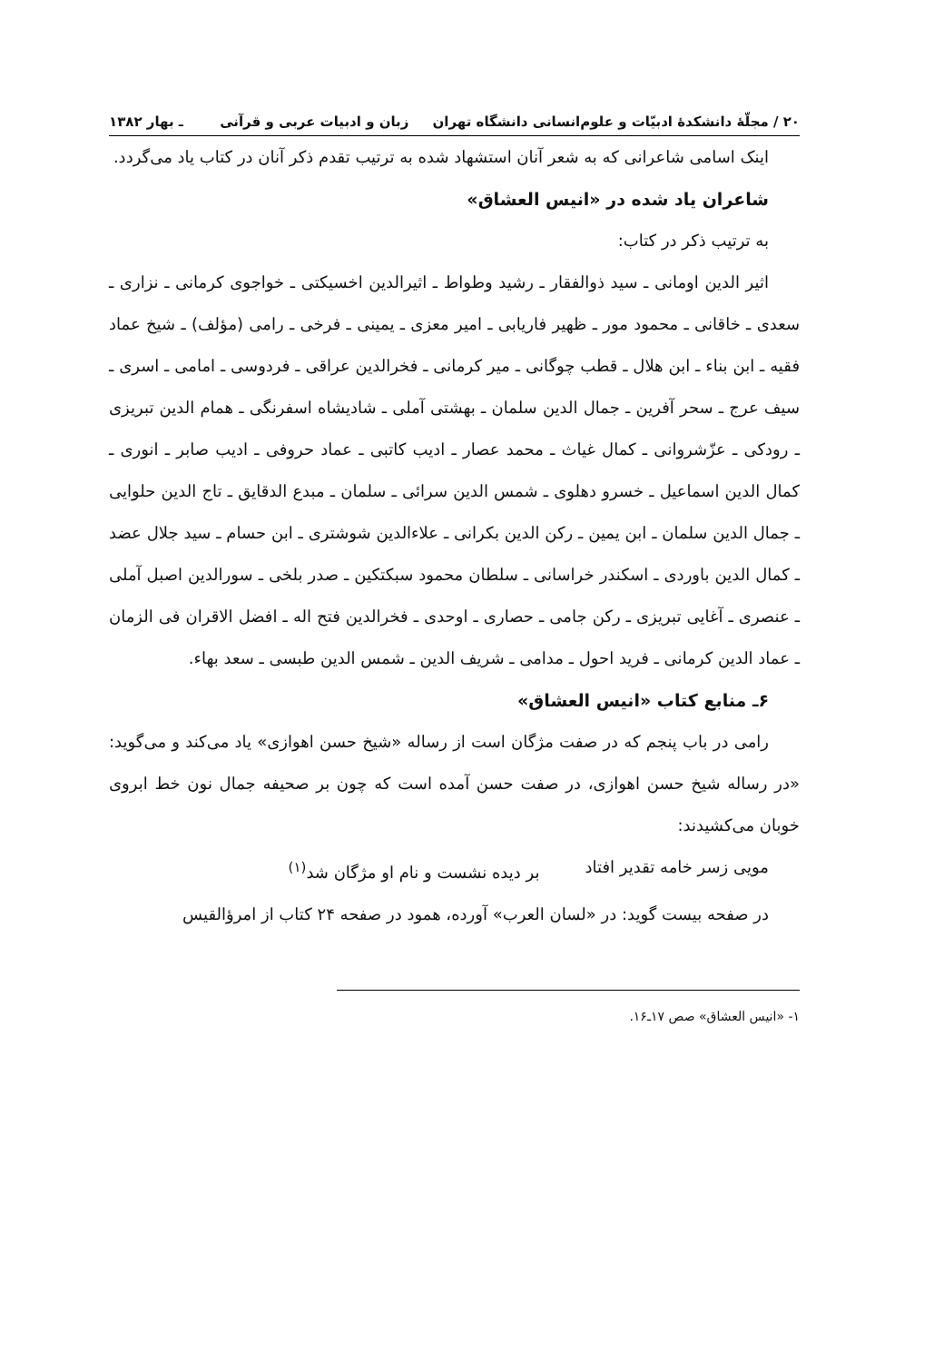۲۰ / مجلّهٔ دانشکدهٔ ادبیّات و علوم‌انسانی دانشگاه تهران زبان و ادبیات عربی و قرآنی ـ بهار ۱۳۸۲
اینک اسامی شاعرانی که به شعر آنان استشهاد شده به ترتیب تقدم ذکر آنان در کتاب یاد می‌گردد.
شاعران یاد شده در «انیس العشاق»
به ترتیب ذکر در کتاب:
اثیر الدین اومانی ـ سید ذوالفقار ـ رشید وطواط ـ اثیرالدین اخسیکتی ـ خواجوی کرمانی ـ نزاری ـ سعدی ـ خاقانی ـ محمود مور ـ ظهیر فاریابی ـ امیر معزی ـ یمینی ـ فرخی ـ رامی (مؤلف) ـ شیخ عماد فقیه ـ ابن بناء ـ ابن هلال ـ قطب چوگانی ـ میر کرمانی ـ فخرالدین عراقی ـ فردوسی ـ امامی ـ اسری ـ سیف عرج ـ سحر آفرین ـ جمال الدین سلمان ـ بهشتی آملی ـ شادیشاه اسفرنگی ـ همام الدین تبریزی ـ رودکی ـ عزّشروانی ـ کمال غیاث ـ محمد عصار ـ ادیب کاتبی ـ عماد حروفی ـ ادیب صابر ـ انوری ـ کمال الدین اسماعیل ـ خسرو دهلوی ـ شمس الدین سرائی ـ سلمان ـ مبدع الدقایق ـ تاج الدین حلوایی ـ جمال الدین سلمان ـ ابن یمین ـ رکن الدین بکرانی ـ علاءالدین شوشتری ـ ابن حسام ـ سید جلال عضد ـ کمال الدین باوردی ـ اسکندر خراسانی ـ سلطان محمود سبکتکین ـ صدر بلخی ـ سورالدین اصبل آملی ـ عنصری ـ آغایی تبریزی ـ رکن جامی ـ حصاری ـ اوحدی ـ فخرالدین فتح اله ـ افضل الاقران فی الزمان ـ عماد الدین کرمانی ـ فرید احول ـ مدامی ـ شریف الدین ـ شمس الدین طبسی ـ سعد بهاء.
۶ـ منابع کتاب «انیس العشاق»
رامی در باب پنجم که در صفت مژگان است از رساله «شیخ حسن اهوازی» یاد می‌کند و می‌گوید: «در رساله شیخ حسن اهوازی، در صفت حسن آمده است که چون بر صحیفه جمال نون خط ابروی خوبان می‌کشیدند:
مویی زسر خامه تقدیر افتاد بر دیده نشست و نام او مژگان شد<sup>(۱)</sup>
در صفحه بیست گوید: در «لسان العرب» آورده، همود در صفحه ۲۴ کتاب از امرؤالقیس
۱- «انیس العشاق» صص ۱۷ـ۱۶.